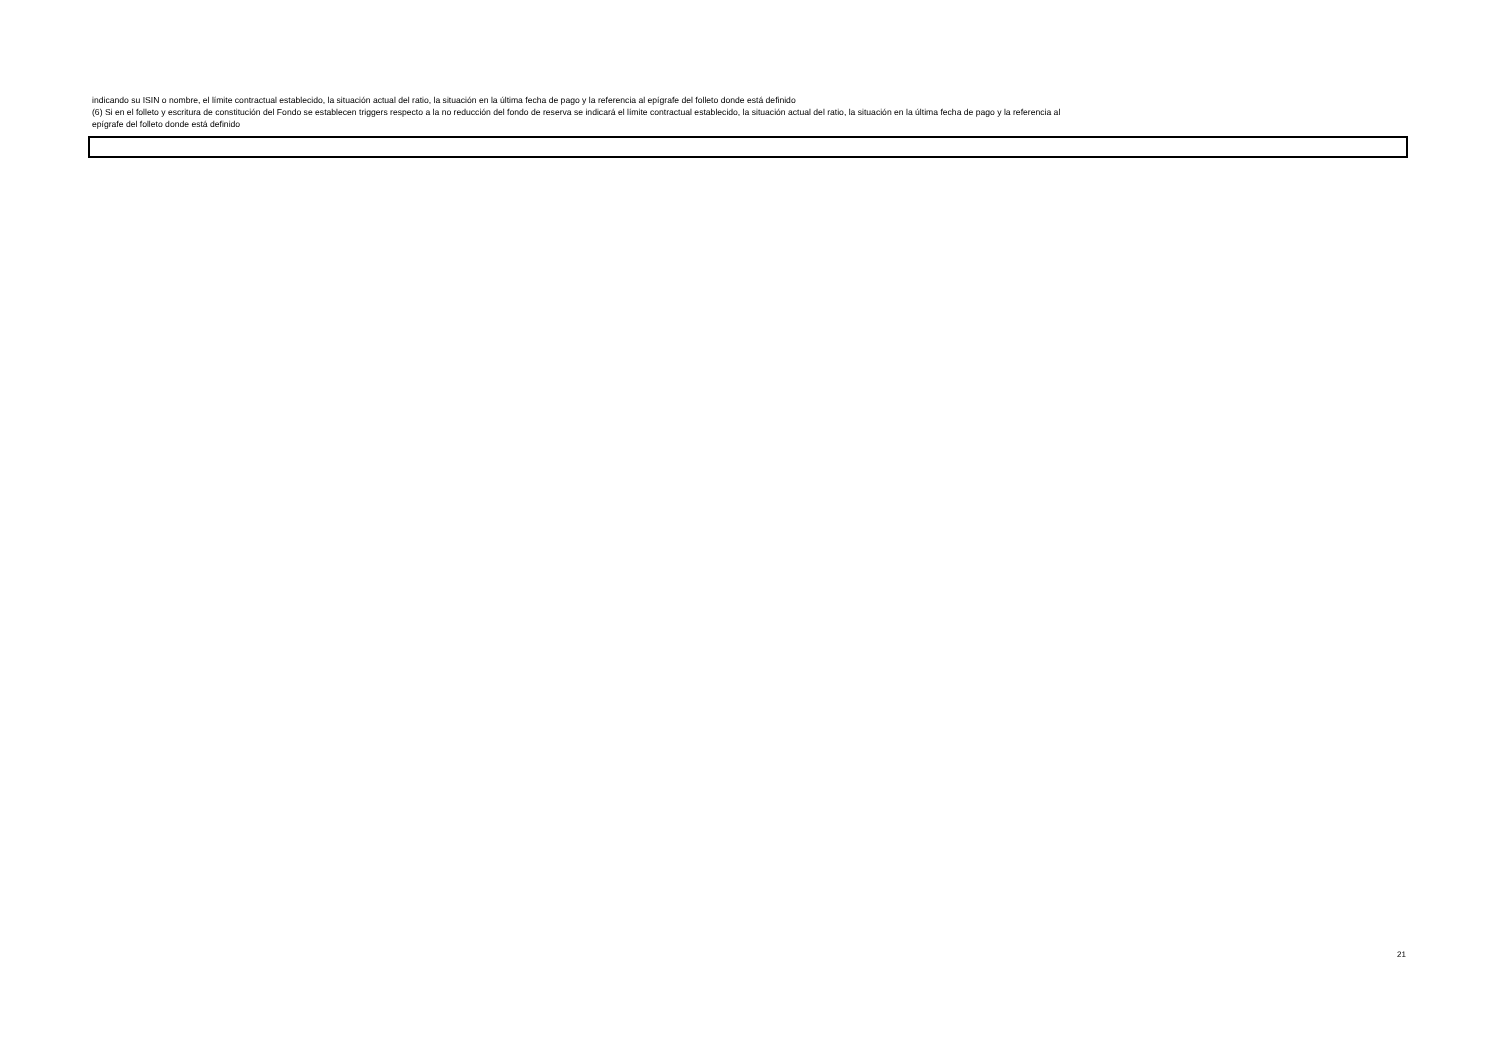indicando su ISIN o nombre, el límite contractual establecido, la situación actual del ratio, la situación en la última fecha de pago y la referencia al epígrafe del folleto donde está definido
(6) Si en el folleto y escritura de constitución del Fondo se establecen triggers respecto a la no reducción del fondo de reserva se indicará el límite contractual establecido, la situación actual del ratio, la situación en la última fecha de pago y la referencia al epígrafe del folleto donde está definido
21